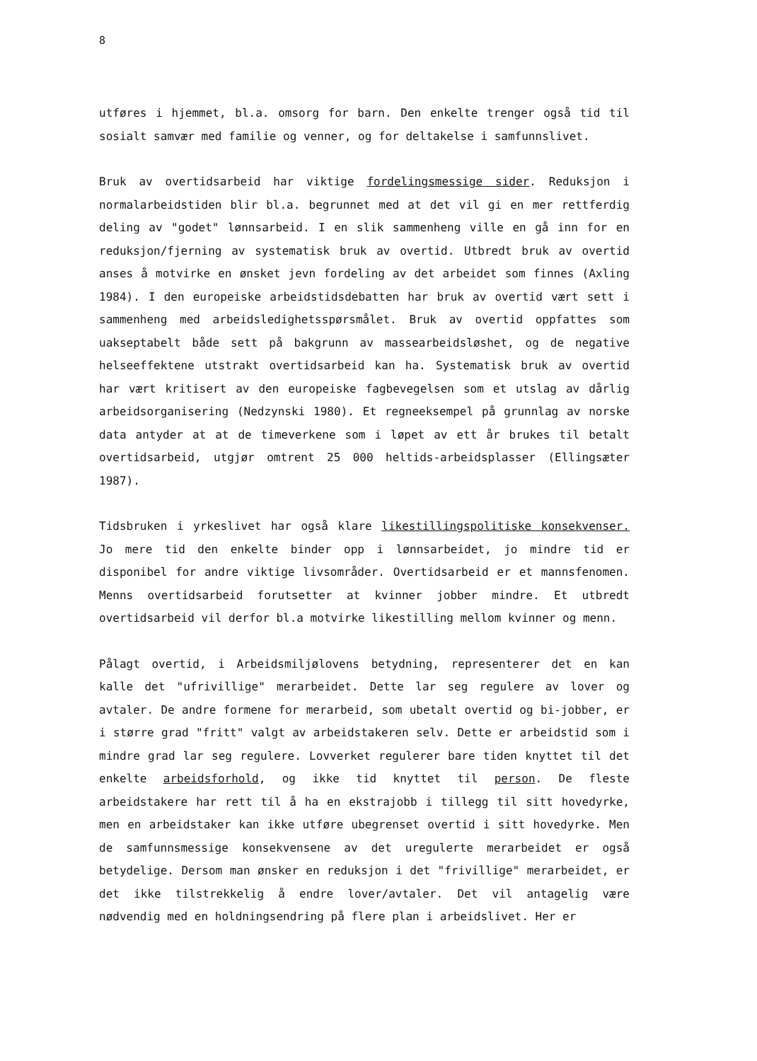8
utføres i hjemmet, bl.a. omsorg for barn. Den enkelte trenger også tid til sosialt samvær med familie og venner, og for deltakelse i samfunnslivet.
Bruk av overtidsarbeid har viktige fordelingsmessige sider. Reduksjon i normalarbeidstiden blir bl.a. begrunnet med at det vil gi en mer rettferdig deling av "godet" lønnsarbeid. I en slik sammenheng ville en gå inn for en reduksjon/fjerning av systematisk bruk av overtid. Utbredt bruk av overtid anses å motvirke en ønsket jevn fordeling av det arbeidet som finnes (Axling 1984). I den europeiske arbeidstidsdebatten har bruk av overtid vært sett i sammenheng med arbeidsledighetsspørsmålet. Bruk av overtid oppfattes som uakseptabelt både sett på bakgrunn av massearbeidsløshet, og de negative helseeffektene utstrakt overtidsarbeid kan ha. Systematisk bruk av overtid har vært kritisert av den europeiske fagbevegelsen som et utslag av dårlig arbeidsorganisering (Nedzynski 1980). Et regneeksempel på grunnlag av norske data antyder at at de timeverkene som i løpet av ett år brukes til betalt overtidsarbeid, utgjør omtrent 25 000 heltids-arbeidsplasser (Ellingsæter 1987).
Tidsbruken i yrkeslivet har også klare likestillingspolitiske konsekvenser. Jo mere tid den enkelte binder opp i lønnsarbeidet, jo mindre tid er disponibel for andre viktige livsområder. Overtidsarbeid er et mannsfenomen. Menns overtidsarbeid forutsetter at kvinner jobber mindre. Et utbredt overtidsarbeid vil derfor bl.a motvirke likestilling mellom kvinner og menn.
Pålagt overtid, i Arbeidsmiljølovens betydning, representerer det en kan kalle det "ufrivillige" merarbeidet. Dette lar seg regulere av lover og avtaler. De andre formene for merarbeid, som ubetalt overtid og bi-jobber, er i større grad "fritt" valgt av arbeidstakeren selv. Dette er arbeidstid som i mindre grad lar seg regulere. Lovverket regulerer bare tiden knyttet til det enkelte arbeidsforhold, og ikke tid knyttet til person. De fleste arbeidstakere har rett til å ha en ekstrajobb i tillegg til sitt hovedyrke, men en arbeidstaker kan ikke utføre ubegrenset overtid i sitt hovedyrke. Men de samfunnsmessige konsekvensene av det uregulerte merarbeidet er også betydelige. Dersom man ønsker en reduksjon i det "frivillige" merarbeidet, er det ikke tilstrekkelig å endre lover/avtaler. Det vil antagelig være nødvendig med en holdningsendring på flere plan i arbeidslivet. Her er